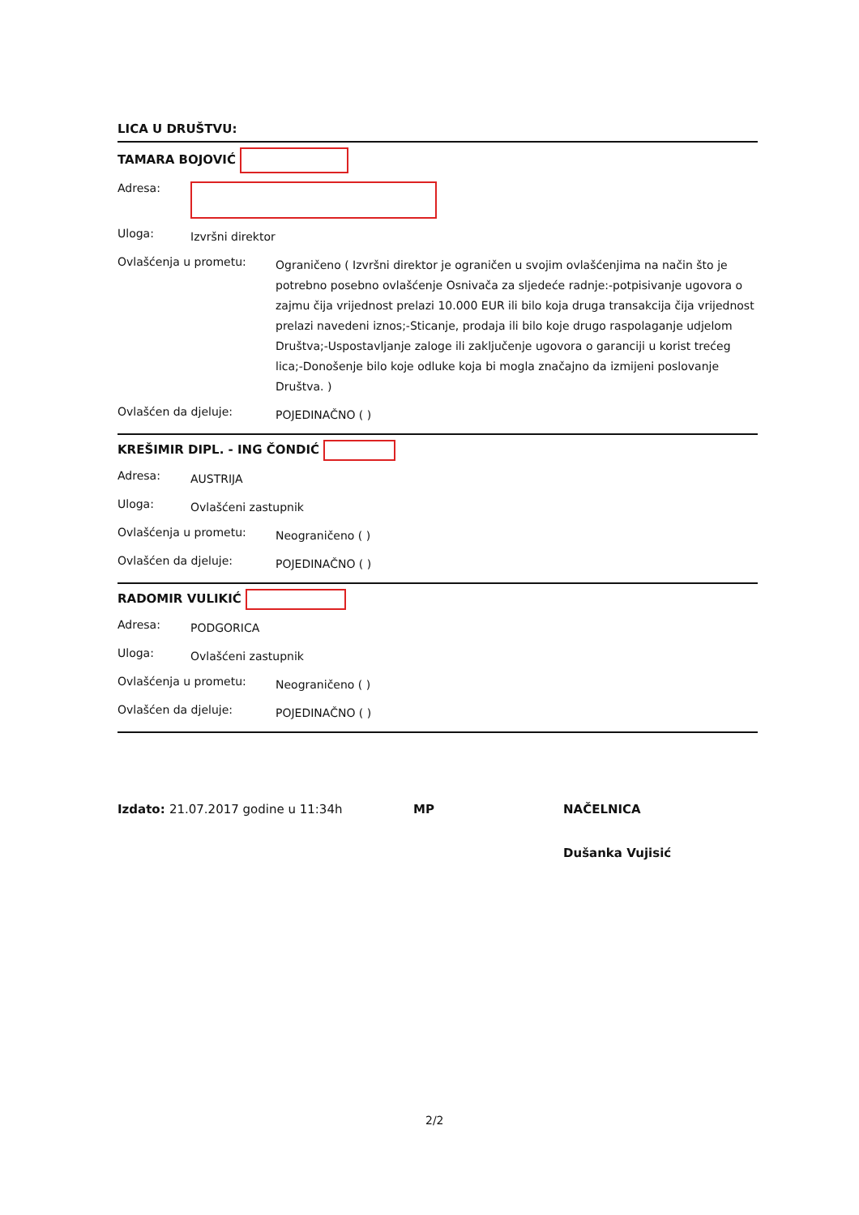LICA U DRUŠTVU:
TAMARA BOJOVIĆ
Adresa:
Uloga: Izvršni direktor
Ovlašćenja u prometu: Ograničeno ( Izvršni direktor je ograničen u svojim ovlašćenjima na način što je potrebno posebno ovlašćenje Osnivača za sljedeće radnje:-potpisivanje ugovora o zajmu čija vrijednost prelazi 10.000 EUR ili bilo koja druga transakcija čija vrijednost prelazi navedeni iznos;-Sticanje, prodaja ili bilo koje drugo raspolaganje udjelom Društva;-Uspostavljanje zaloge ili zaključenje ugovora o garanciji u korist trećeg lica;-Donošenje bilo koje odluke koja bi mogla značajno da izmijeni poslovanje Društva. )
Ovlašćen da djeluje: POJEDINAČNO ( )
KREŠIMIR DIPL. - ING ČONDIĆ
Adresa: AUSTRIJA
Uloga: Ovlašćeni zastupnik
Ovlašćenja u prometu: Neograničeno ( )
Ovlašćen da djeluje: POJEDINAČNO ( )
RADOMIR VULIKIĆ
Adresa: PODGORICA
Uloga: Ovlašćeni zastupnik
Ovlašćenja u prometu: Neograničeno ( )
Ovlašćen da djeluje: POJEDINAČNO ( )
Izdato: 21.07.2017 godine u 11:34h MP NAČELNICA
Dušanka Vujisić
2/2